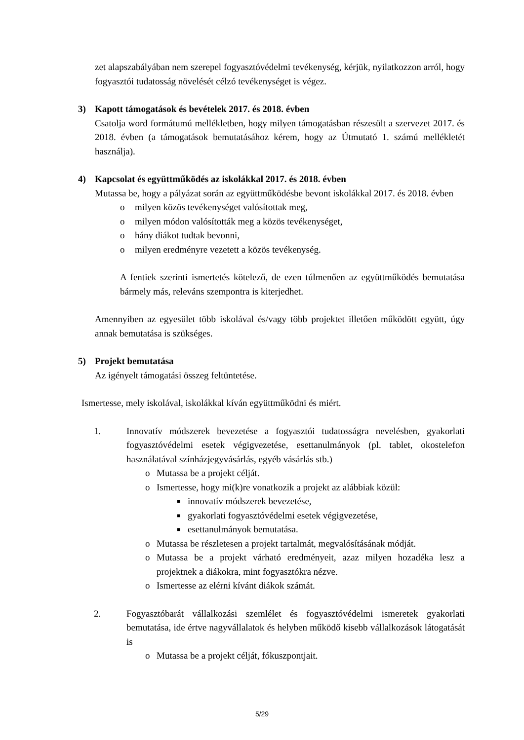zet alapszabályában nem szerepel fogyasztóvédelmi tevékenység, kérjük, nyilatkozzon arról, hogy fogyasztói tudatosság növelését célzó tevékenységet is végez.
3) Kapott támogatások és bevételek 2017. és 2018. évben
Csatolja word formátumú mellékletben, hogy milyen támogatásban részesült a szervezet 2017. és 2018. évben (a támogatások bemutatásához kérem, hogy az Útmutató 1. számú mellékletét használja).
4) Kapcsolat és együttműködés az iskolákkal 2017. és 2018. évben
Mutassa be, hogy a pályázat során az együttműködésbe bevont iskolákkal 2017. és 2018. évben
o milyen közös tevékenységet valósítottak meg,
o milyen módon valósították meg a közös tevékenységet,
o hány diákot tudtak bevonni,
o milyen eredményre vezetett a közös tevékenység.
A fentiek szerinti ismertetés kötelező, de ezen túlmenően az együttműködés bemutatása bármely más, releváns szempontra is kiterjedhet.
Amennyiben az egyesület több iskolával és/vagy több projektet illetően működött együtt, úgy annak bemutatása is szükséges.
5) Projekt bemutatása
Az igényelt támogatási összeg feltüntetése.
Ismertesse, mely iskolával, iskolákkal kíván együttműködni és miért.
1. Innovatív módszerek bevezetése a fogyasztói tudatosságra nevelésben, gyakorlati fogyasztóvédelmi esetek végigvezetése, esettanulmányok (pl. tablet, okostelefon használatával színházjegyvásárlás, egyéb vásárlás stb.)
o Mutassa be a projekt célját.
o Ismertesse, hogy mi(k)re vonatkozik a projekt az alábbiak közül:
■ innovatív módszerek bevezetése,
■ gyakorlati fogyasztóvédelmi esetek végigvezetése,
■ esettanulmányok bemutatása.
o Mutassa be részletesen a projekt tartalmát, megvalósításának módját.
o Mutassa be a projekt várható eredményeit, azaz milyen hozadéka lesz a projektnek a diákokra, mint fogyasztókra nézve.
o Ismertesse az elérni kívánt diákok számát.
2. Fogyasztóbarát vállalkozási szemlélet és fogyasztóvédelmi ismeretek gyakorlati bemutatása, ide értve nagyvállalatok és helyben működő kisebb vállalkozások látogatását is
o Mutassa be a projekt célját, fókuszpontjait.
5/29